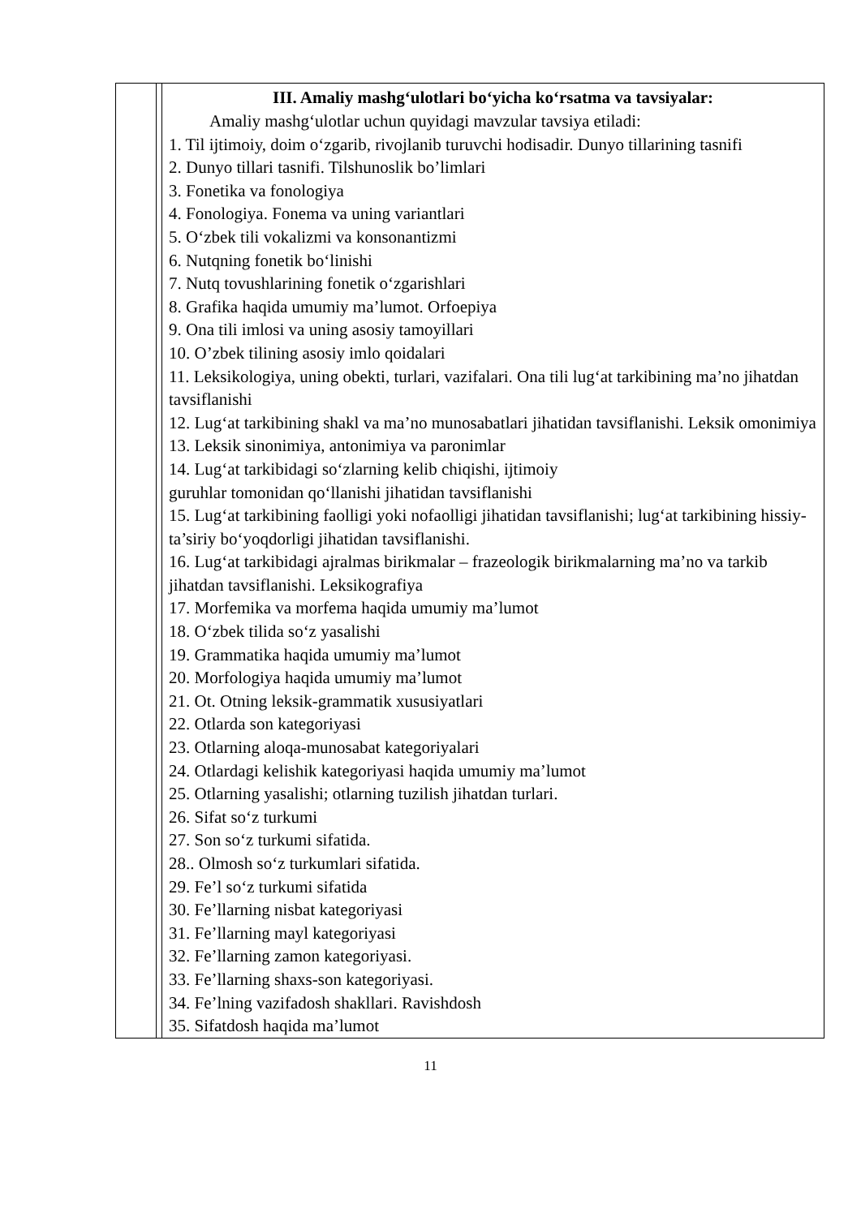| | | III. Amaliy mashg‘ulotlari bo‘yicha ko‘rsatma va tavsiyalar: Amaliy mashg‘ulotlar uchun quyidagi mavzular tavsiya etiladi: 1. Til ijtimoiy, doim o‘zgarib, rivojlanib turuvchi hodisadir. Dunyo tillarining tasnifi 2. Dunyo tillari tasnifi. Tilshunoslik bo’limlari 3. Fonetika va fonologiya 4. Fonologiya. Fonema va uning variantlari 5. O‘zbek tili vokalizmi va konsonantizmi 6. Nutqning fonetik bo‘linishi 7. Nutq tovushlarining fonetik o‘zgarishlari 8. Grafika haqida umumiy ma’lumot. Orfoepiya 9. Ona tili imlosi va uning asosiy tamoyillari 10. O’zbek tilining asosiy imlo qoidalari 11. Leksikologiya, uning obekti, turlari, vazifalari. Ona tili lug‘at tarkibining ma’no jihatdan tavsiflanishi 12. Lug‘at tarkibining shakl va ma’no munosabatlari jihatidan tavsiflanishi. Leksik omonimiya 13. Leksik sinonimiya, antonimiya va paronimlar 14. Lug‘at tarkibidagi so‘zlarning kelib chiqishi, ijtimoiy guruhlar tomonidan qo‘llanishi jihatidan tavsiflanishi 15. Lug‘at tarkibining faolligi yoki nofaolligi jihatidan tavsiflanishi; lug‘at tarkibining hissiy-ta’siriy bo‘yoqdorligi jihatidan tavsiflanishi. 16. Lug‘at tarkibidagi ajralmas birikmalar – frazeologik birikmalarning ma’no va tarkib jihatdan tavsiflanishi. Leksikografiya 17. Morfemika va morfema haqida umumiy ma’lumot 18. O‘zbek tilida so‘z yasalishi 19. Grammatika haqida umumiy ma’lumot 20. Morfologiya haqida umumiy ma’lumot 21. Ot. Otning leksik-grammatik xususiyatlari 22. Otlarda son kategoriyasi 23. Otlarning aloqa-munosabat kategoriyalari 24. Otlardagi kelishik kategoriyasi haqida umumiy ma’lumot 25. Otlarning yasalishi; otlarning tuzilish jihatdan turlari. 26. Sifat so‘z turkumi 27. Son so‘z turkumi sifatida. 28.. Olmosh so‘z turkumlari sifatida. 29. Fe’l so‘z turkumi sifatida 30. Fe’llarning nisbat kategoriyasi 31. Fe’llarning mayl kategoriyasi 32. Fe’llarning zamon kategoriyasi. 33. Fe’llarning shaxs-son kategoriyasi. 34. Fe’lning vazifadosh shakllari. Ravishdosh 35. Sifatdosh haqida ma’lumot |
11